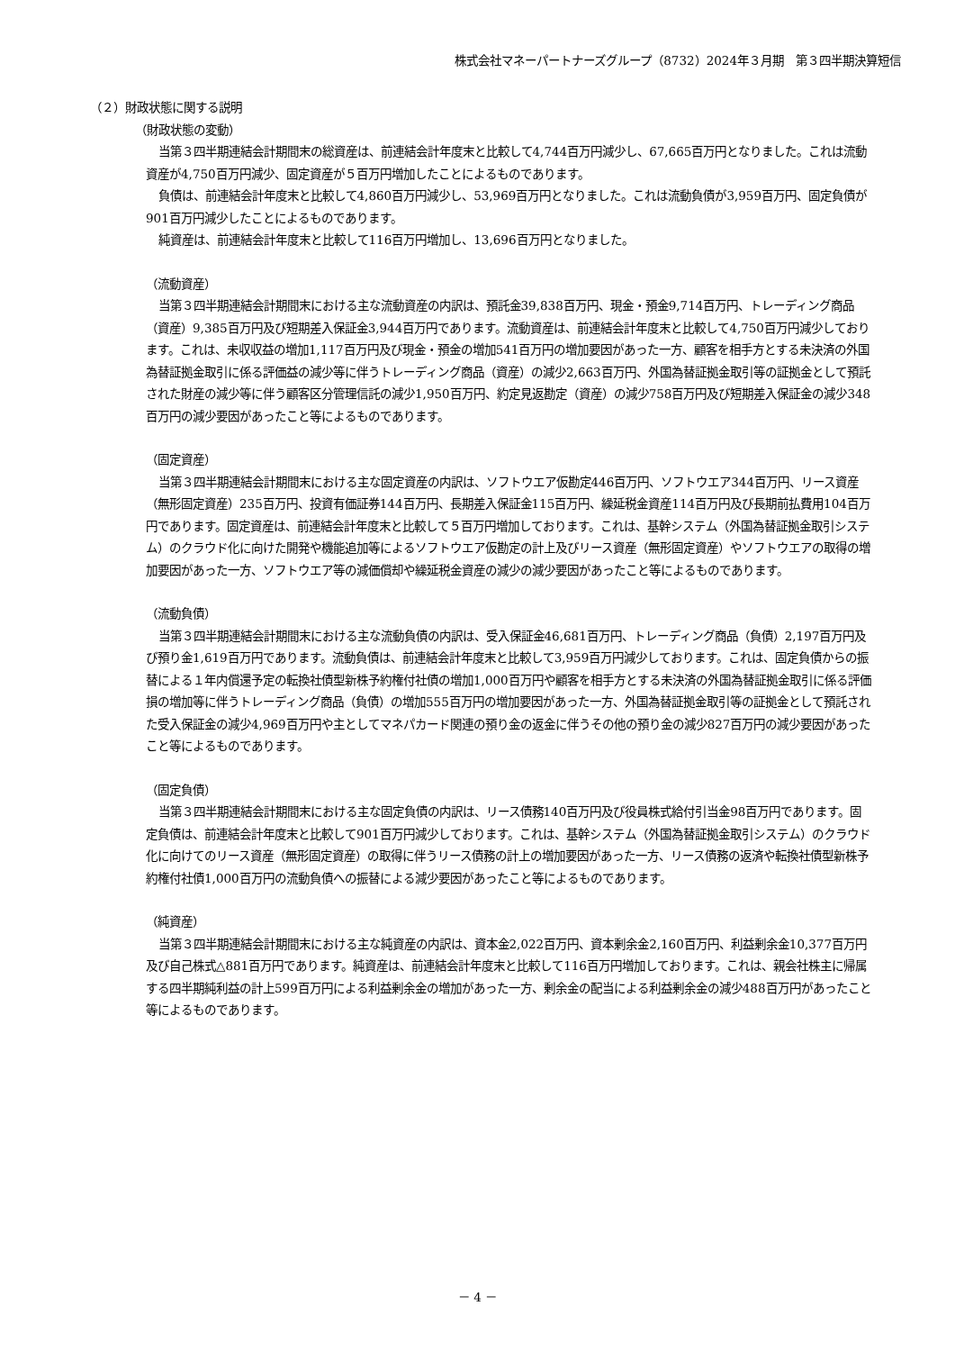株式会社マネーパートナーズグループ（8732）2024年３月期　第３四半期決算短信
（２）財政状態に関する説明
（財政状態の変動）
当第３四半期連結会計期間末の総資産は、前連結会計年度末と比較して4,744百万円減少し、67,665百万円となりました。これは流動資産が4,750百万円減少、固定資産が５百万円増加したことによるものであります。
負債は、前連結会計年度末と比較して4,860百万円減少し、53,969百万円となりました。これは流動負債が3,959百万円、固定負債が901百万円減少したことによるものであります。
純資産は、前連結会計年度末と比較して116百万円増加し、13,696百万円となりました。
（流動資産）
当第３四半期連結会計期間末における主な流動資産の内訳は、預託金39,838百万円、現金・預金9,714百万円、トレーディング商品（資産）9,385百万円及び短期差入保証金3,944百万円であります。流動資産は、前連結会計年度末と比較して4,750百万円減少しております。これは、未収収益の増加1,117百万円及び現金・預金の増加541百万円の増加要因があった一方、顧客を相手方とする未決済の外国為替証拠金取引に係る評価益の減少等に伴うトレーディング商品（資産）の減少2,663百万円、外国為替証拠金取引等の証拠金として預託された財産の減少等に伴う顧客区分管理信託の減少1,950百万円、約定見返勘定（資産）の減少758百万円及び短期差入保証金の減少348百万円の減少要因があったこと等によるものであります。
（固定資産）
当第３四半期連結会計期間末における主な固定資産の内訳は、ソフトウエア仮勘定446百万円、ソフトウエア344百万円、リース資産（無形固定資産）235百万円、投資有価証券144百万円、長期差入保証金115百万円、繰延税金資産114百万円及び長期前払費用104百万円であります。固定資産は、前連結会計年度末と比較して５百万円増加しております。これは、基幹システム（外国為替証拠金取引システム）のクラウド化に向けた開発や機能追加等によるソフトウエア仮勘定の計上及びリース資産（無形固定資産）やソフトウエアの取得の増加要因があった一方、ソフトウエア等の減価償却や繰延税金資産の減少の減少要因があったこと等によるものであります。
（流動負債）
当第３四半期連結会計期間末における主な流動負債の内訳は、受入保証金46,681百万円、トレーディング商品（負債）2,197百万円及び預り金1,619百万円であります。流動負債は、前連結会計年度末と比較して3,959百万円減少しております。これは、固定負債からの振替による１年内償還予定の転換社債型新株予約権付社債の増加1,000百万円や顧客を相手方とする未決済の外国為替証拠金取引に係る評価損の増加等に伴うトレーディング商品（負債）の増加555百万円の増加要因があった一方、外国為替証拠金取引等の証拠金として預託された受入保証金の減少4,969百万円や主としてマネパカード関連の預り金の返金に伴うその他の預り金の減少827百万円の減少要因があったこと等によるものであります。
（固定負債）
当第３四半期連結会計期間末における主な固定負債の内訳は、リース債務140百万円及び役員株式給付引当金98百万円であります。固定負債は、前連結会計年度末と比較して901百万円減少しております。これは、基幹システム（外国為替証拠金取引システム）のクラウド化に向けてのリース資産（無形固定資産）の取得に伴うリース債務の計上の増加要因があった一方、リース債務の返済や転換社債型新株予約権付社債1,000百万円の流動負債への振替による減少要因があったこと等によるものであります。
（純資産）
当第３四半期連結会計期間末における主な純資産の内訳は、資本金2,022百万円、資本剰余金2,160百万円、利益剰余金10,377百万円及び自己株式△881百万円であります。純資産は、前連結会計年度末と比較して116百万円増加しております。これは、親会社株主に帰属する四半期純利益の計上599百万円による利益剰余金の増加があった一方、剰余金の配当による利益剰余金の減少488百万円があったこと等によるものであります。
－ 4 －